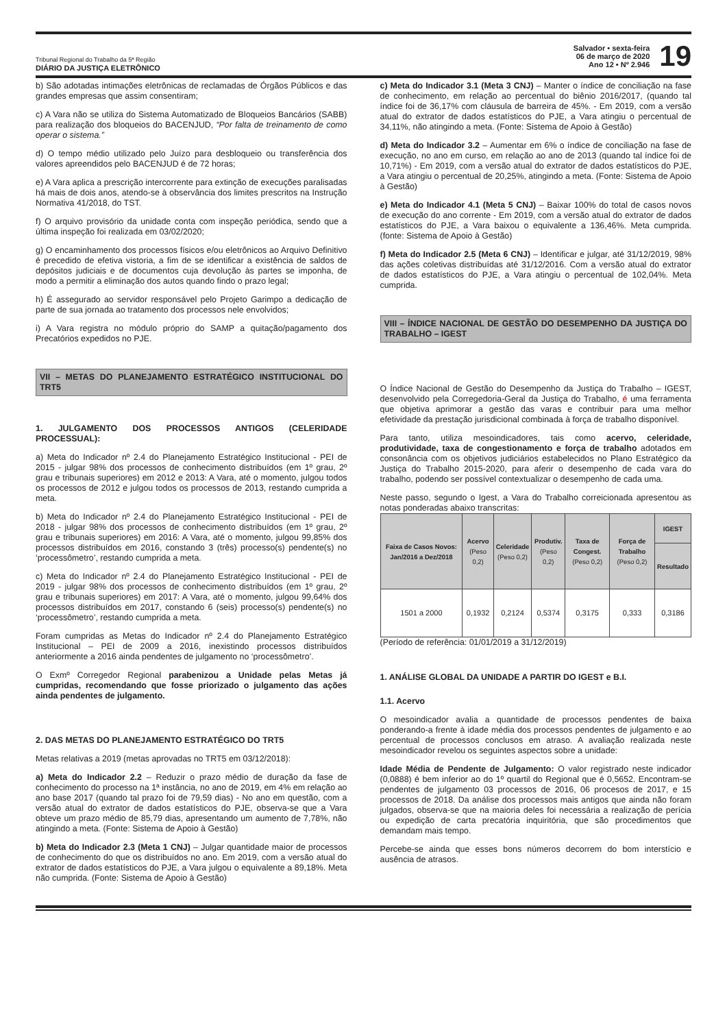Tribunal Regional do Trabalho da 5ª Região
DIÁRIO DA JUSTIÇA ELETRÔNICO
Salvador • sexta-feira
06 de março de 2020
Ano 12 • Nº 2.946
19
b) São adotadas intimações eletrônicas de reclamadas de Órgãos Públicos e das grandes empresas que assim consentiram;
c) A Vara não se utiliza do Sistema Automatizado de Bloqueios Bancários (SABB) para realização dos bloqueios do BACENJUD, “Por falta de treinamento de como operar o sistema.”
d) O tempo médio utilizado pelo Juízo para desbloqueio ou transferência dos valores apreendidos pelo BACENJUD é de 72 horas;
e) A Vara aplica a prescrição intercorrente para extinção de execuções paralisadas há mais de dois anos, atendo-se à observância dos limites prescritos na Instrução Normativa 41/2018, do TST.
f) O arquivo provisório da unidade conta com inspeção periódica, sendo que a última inspeção foi realizada em 03/02/2020;
g) O encaminhamento dos processos físicos e/ou eletrônicos ao Arquivo Definitivo é precedido de efetiva vistoria, a fim de se identificar a existência de saldos de depósitos judiciais e de documentos cuja devolução às partes se imponha, de modo a permitir a eliminação dos autos quando findo o prazo legal;
h) É assegurado ao servidor responsável pelo Projeto Garimpo a dedicação de parte de sua jornada ao tratamento dos processos nele envolvidos;
i) A Vara registra no módulo próprio do SAMP a quitação/pagamento dos Precatórios expedidos no PJE.
VII – METAS DO PLANEJAMENTO ESTRATÉGICO INSTITUCIONAL DO TRT5
1. JULGAMENTO DOS PROCESSOS ANTIGOS (CELERIDADE PROCESSUAL):
a) Meta do Indicador nº 2.4 do Planejamento Estratégico Institucional - PEI de 2015 - julgar 98% dos processos de conhecimento distribuídos (em 1º grau, 2º grau e tribunais superiores) em 2012 e 2013: A Vara, até o momento, julgou todos os processos de 2012 e julgou todos os processos de 2013, restando cumprida a meta.
b) Meta do Indicador nº 2.4 do Planejamento Estratégico Institucional - PEI de 2018 - julgar 98% dos processos de conhecimento distribuídos (em 1º grau, 2º grau e tribunais superiores) em 2016: A Vara, até o momento, julgou 99,85% dos processos distribuídos em 2016, constando 3 (três) processo(s) pendente(s) no ‘processômetro’, restando cumprida a meta.
c) Meta do Indicador nº 2.4 do Planejamento Estratégico Institucional - PEI de 2019 - julgar 98% dos processos de conhecimento distribuídos (em 1º grau, 2º grau e tribunais superiores) em 2017: A Vara, até o momento, julgou 99,64% dos processos distribuídos em 2017, constando 6 (seis) processo(s) pendente(s) no ‘processômetro’, restando cumprida a meta.
Foram cumpridas as Metas do Indicador nº 2.4 do Planejamento Estratégico Institucional – PEI de 2009 a 2016, inexistindo processos distribuídos anteriormente a 2016 ainda pendentes de julgamento no ‘processômetro’.
O Exmº Corregedor Regional parabenizou a Unidade pelas Metas já cumpridas, recomendando que fosse priorizado o julgamento das ações ainda pendentes de julgamento.
2. DAS METAS DO PLANEJAMENTO ESTRATÉGICO DO TRT5
Metas relativas a 2019 (metas aprovadas no TRT5 em 03/12/2018):
a) Meta do Indicador 2.2 – Reduzir o prazo médio de duração da fase de conhecimento do processo na 1ª instância, no ano de 2019, em 4% em relação ao ano base 2017 (quando tal prazo foi de 79,59 dias) - No ano em questão, com a versão atual do extrator de dados estatísticos do PJE, observa-se que a Vara obteve um prazo médio de 85,79 dias, apresentando um aumento de 7,78%, não atingindo a meta. (Fonte: Sistema de Apoio à Gestão)
b) Meta do Indicador 2.3 (Meta 1 CNJ) – Julgar quantidade maior de processos de conhecimento do que os distribuídos no ano. Em 2019, com a versão atual do extrator de dados estatísticos do PJE, a Vara julgou o equivalente a 89,18%. Meta não cumprida. (Fonte: Sistema de Apoio à Gestão)
c) Meta do Indicador 3.1 (Meta 3 CNJ) – Manter o índice de conciliação na fase de conhecimento, em relação ao percentual do biênio 2016/2017, (quando tal índice foi de 36,17% com cláusula de barreira de 45%. - Em 2019, com a versão atual do extrator de dados estatísticos do PJE, a Vara atingiu o percentual de 34,11%, não atingindo a meta. (Fonte: Sistema de Apoio à Gestão)
d) Meta do Indicador 3.2 – Aumentar em 6% o índice de conciliação na fase de execução, no ano em curso, em relação ao ano de 2013 (quando tal índice foi de 10,71%) - Em 2019, com a versão atual do extrator de dados estatísticos do PJE, a Vara atingiu o percentual de 20,25%, atingindo a meta. (Fonte: Sistema de Apoio à Gestão)
e) Meta do Indicador 4.1 (Meta 5 CNJ) – Baixar 100% do total de casos novos de execução do ano corrente - Em 2019, com a versão atual do extrator de dados estatísticos do PJE, a Vara baixou o equivalente a 136,46%. Meta cumprida. (fonte: Sistema de Apoio à Gestão)
f) Meta do Indicador 2.5 (Meta 6 CNJ) – Identificar e julgar, até 31/12/2019, 98% das ações coletivas distribuídas até 31/12/2016. Com a versão atual do extrator de dados estatísticos do PJE, a Vara atingiu o percentual de 102,04%. Meta cumprida.
VIII – ÍNDICE NACIONAL DE GESTÃO DO DESEMPENHO DA JUSTIÇA DO TRABALHO – IGEST
O Índice Nacional de Gestão do Desempenho da Justiça do Trabalho – IGEST, desenvolvido pela Corregedoria-Geral da Justiça do Trabalho, é uma ferramenta que objetiva aprimorar a gestão das varas e contribuir para uma melhor efetividade da prestação jurisdicional combinada à força de trabalho disponível.
Para tanto, utiliza mesoindicadores, tais como acervo, celeridade, produtividade, taxa de congestionamento e força de trabalho adotados em consonância com os objetivos judiciários estabelecidos no Plano Estratégico da Justiça do Trabalho 2015-2020, para aferir o desempenho de cada vara do trabalho, podendo ser possível contextualizar o desempenho de cada uma.
Neste passo, segundo o Igest, a Vara do Trabalho correicionada apresentou as notas ponderadas abaixo transcritas:
| Faixa de Casos Novos: Jan/2016 a Dez/2018 | Acervo (Peso 0,2) | Celeridade (Peso 0,2) | Produtiv. (Peso 0,2) | Taxa de Congest. (Peso 0,2) | Força de Trabalho (Peso 0,2) | IGEST |
| --- | --- | --- | --- | --- | --- | --- |
| | | | | | | Resultado |
| 1501 a 2000 | 0,1932 | 0,2124 | 0,5374 | 0,3175 | 0,333 | 0,3186 |
(Período de referência: 01/01/2019 a 31/12/2019)
1. ANÁLISE GLOBAL DA UNIDADE A PARTIR DO IGEST e B.I.
1.1. Acervo
O mesoindicador avalia a quantidade de processos pendentes de baixa ponderando-a frente à idade média dos processos pendentes de julgamento e ao percentual de processos conclusos em atraso. A avaliação realizada neste mesoindicador revelou os seguintes aspectos sobre a unidade:
Idade Média de Pendente de Julgamento: O valor registrado neste indicador (0,0888) é bem inferior ao do 1º quartil do Regional que é 0,5652. Encontram-se pendentes de julgamento 03 processos de 2016, 06 procesos de 2017, e 15 processos de 2018. Da análise dos processos mais antigos que ainda não foram julgados, observa-se que na maioria deles foi necessária a realização de perícia ou expedição de carta precatória inquiritória, que são procedimentos que demandam mais tempo.
Percebe-se ainda que esses bons números decorrem do bom interstício e ausência de atrasos.